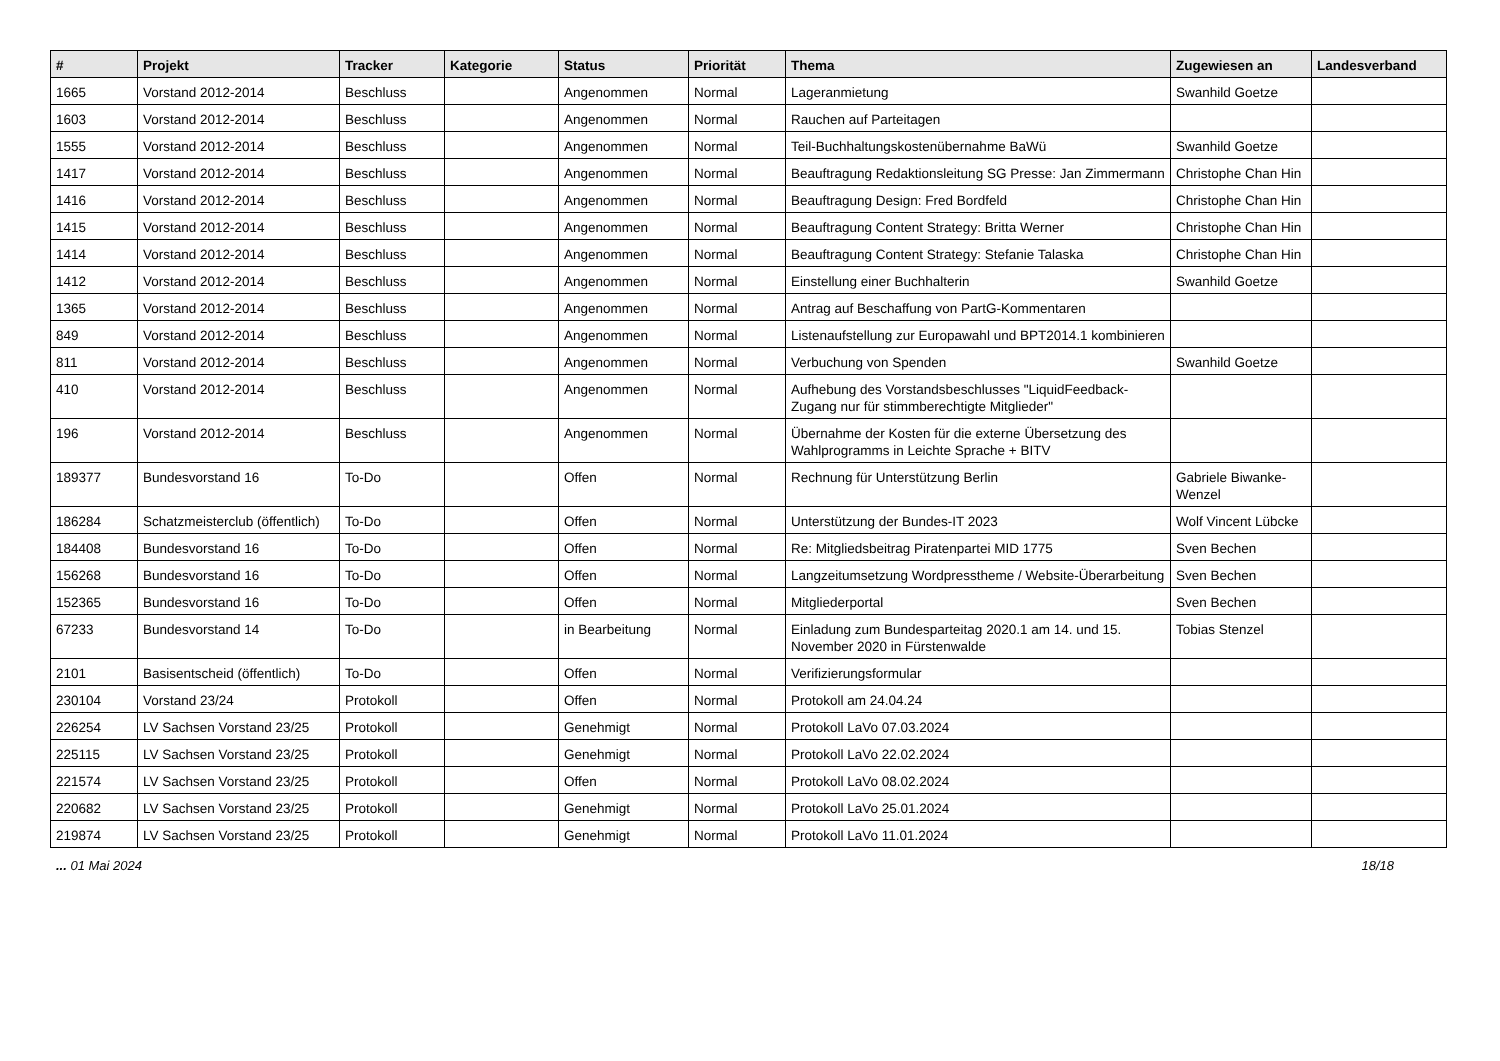| # | Projekt | Tracker | Kategorie | Status | Priorität | Thema | Zugewiesen an | Landesverband |
| --- | --- | --- | --- | --- | --- | --- | --- | --- |
| 1665 | Vorstand 2012-2014 | Beschluss | | Angenommen | Normal | Lageranmietung | Swanhild Goetze | |
| 1603 | Vorstand 2012-2014 | Beschluss | | Angenommen | Normal | Rauchen auf Parteitagen | | |
| 1555 | Vorstand 2012-2014 | Beschluss | | Angenommen | Normal | Teil-Buchhaltungskostenübernahme BaWü | Swanhild Goetze | |
| 1417 | Vorstand 2012-2014 | Beschluss | | Angenommen | Normal | Beauftragung Redaktionsleitung SG Presse: Jan Zimmermann | Christophe Chan Hin | |
| 1416 | Vorstand 2012-2014 | Beschluss | | Angenommen | Normal | Beauftragung Design: Fred Bordfeld | Christophe Chan Hin | |
| 1415 | Vorstand 2012-2014 | Beschluss | | Angenommen | Normal | Beauftragung Content Strategy: Britta Werner | Christophe Chan Hin | |
| 1414 | Vorstand 2012-2014 | Beschluss | | Angenommen | Normal | Beauftragung Content Strategy: Stefanie Talaska | Christophe Chan Hin | |
| 1412 | Vorstand 2012-2014 | Beschluss | | Angenommen | Normal | Einstellung einer Buchhalterin | Swanhild Goetze | |
| 1365 | Vorstand 2012-2014 | Beschluss | | Angenommen | Normal | Antrag auf Beschaffung von PartG-Kommentaren | | |
| 849 | Vorstand 2012-2014 | Beschluss | | Angenommen | Normal | Listenaufstellung zur Europawahl und BPT2014.1 kombinieren | | |
| 811 | Vorstand 2012-2014 | Beschluss | | Angenommen | Normal | Verbuchung von Spenden | Swanhild Goetze | |
| 410 | Vorstand 2012-2014 | Beschluss | | Angenommen | Normal | Aufhebung des Vorstandsbeschlusses "LiquidFeedback-Zugang nur für stimmberechtigte Mitglieder" | | |
| 196 | Vorstand 2012-2014 | Beschluss | | Angenommen | Normal | Übernahme der Kosten für die externe Übersetzung des Wahlprogramms in Leichte Sprache + BITV | | |
| 189377 | Bundesvorstand 16 | To-Do | | Offen | Normal | Rechnung für Unterstützung Berlin | Gabriele Biwanke-Wenzel | |
| 186284 | Schatzmeisterclub (öffentlich) | To-Do | | Offen | Normal | Unterstützung der Bundes-IT 2023 | Wolf Vincent Lübcke | |
| 184408 | Bundesvorstand 16 | To-Do | | Offen | Normal | Re: Mitgliedsbeitrag Piratenpartei MID 1775 | Sven Bechen | |
| 156268 | Bundesvorstand 16 | To-Do | | Offen | Normal | Langzeitumsetzung Wordpresstheme / Website-Überarbeitung | Sven Bechen | |
| 152365 | Bundesvorstand 16 | To-Do | | Offen | Normal | Mitgliederportal | Sven Bechen | |
| 67233 | Bundesvorstand 14 | To-Do | | in Bearbeitung | Normal | Einladung zum Bundesparteitag 2020.1 am 14. und 15. November 2020 in Fürstenwalde | Tobias Stenzel | |
| 2101 | Basisentscheid (öffentlich) | To-Do | | Offen | Normal | Verifizierungsformular | | |
| 230104 | Vorstand 23/24 | Protokoll | | Offen | Normal | Protokoll am 24.04.24 | | |
| 226254 | LV Sachsen Vorstand 23/25 | Protokoll | | Genehmigt | Normal | Protokoll LaVo 07.03.2024 | | |
| 225115 | LV Sachsen Vorstand 23/25 | Protokoll | | Genehmigt | Normal | Protokoll LaVo 22.02.2024 | | |
| 221574 | LV Sachsen Vorstand 23/25 | Protokoll | | Offen | Normal | Protokoll LaVo 08.02.2024 | | |
| 220682 | LV Sachsen Vorstand 23/25 | Protokoll | | Genehmigt | Normal | Protokoll LaVo 25.01.2024 | | |
| 219874 | LV Sachsen Vorstand 23/25 | Protokoll | | Genehmigt | Normal | Protokoll LaVo 11.01.2024 | | |
... 01 Mai 2024 18/18